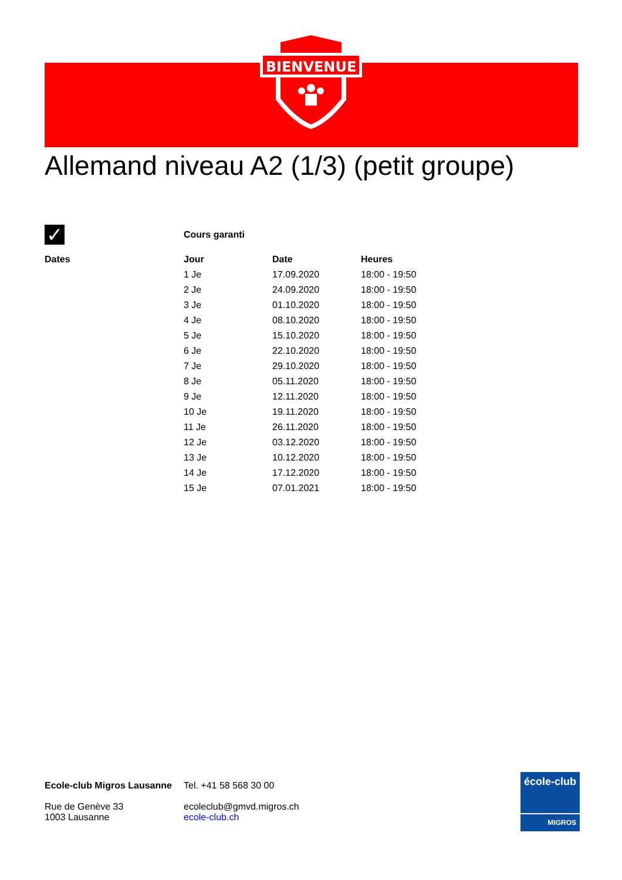BIENVENUE
Allemand niveau A2 (1/3) (petit groupe)
| ✓ | Cours garanti | | |
| Dates | Jour | Date | Heures |
| | 1 Je | 17.09.2020 | 18:00 - 19:50 |
| | 2 Je | 24.09.2020 | 18:00 - 19:50 |
| | 3 Je | 01.10.2020 | 18:00 - 19:50 |
| | 4 Je | 08.10.2020 | 18:00 - 19:50 |
| | 5 Je | 15.10.2020 | 18:00 - 19:50 |
| | 6 Je | 22.10.2020 | 18:00 - 19:50 |
| | 7 Je | 29.10.2020 | 18:00 - 19:50 |
| | 8 Je | 05.11.2020 | 18:00 - 19:50 |
| | 9 Je | 12.11.2020 | 18:00 - 19:50 |
| | 10 Je | 19.11.2020 | 18:00 - 19:50 |
| | 11 Je | 26.11.2020 | 18:00 - 19:50 |
| | 12 Je | 03.12.2020 | 18:00 - 19:50 |
| | 13 Je | 10.12.2020 | 18:00 - 19:50 |
| | 14 Je | 17.12.2020 | 18:00 - 19:50 |
| | 15 Je | 07.01.2021 | 18:00 - 19:50 |
Ecole-club Migros Lausanne
Rue de Genève 33
1003 Lausanne
Tel. +41 58 568 30 00
ecoleclub@gmvd.migros.ch
ecole-club.ch
école-club
MIGROS